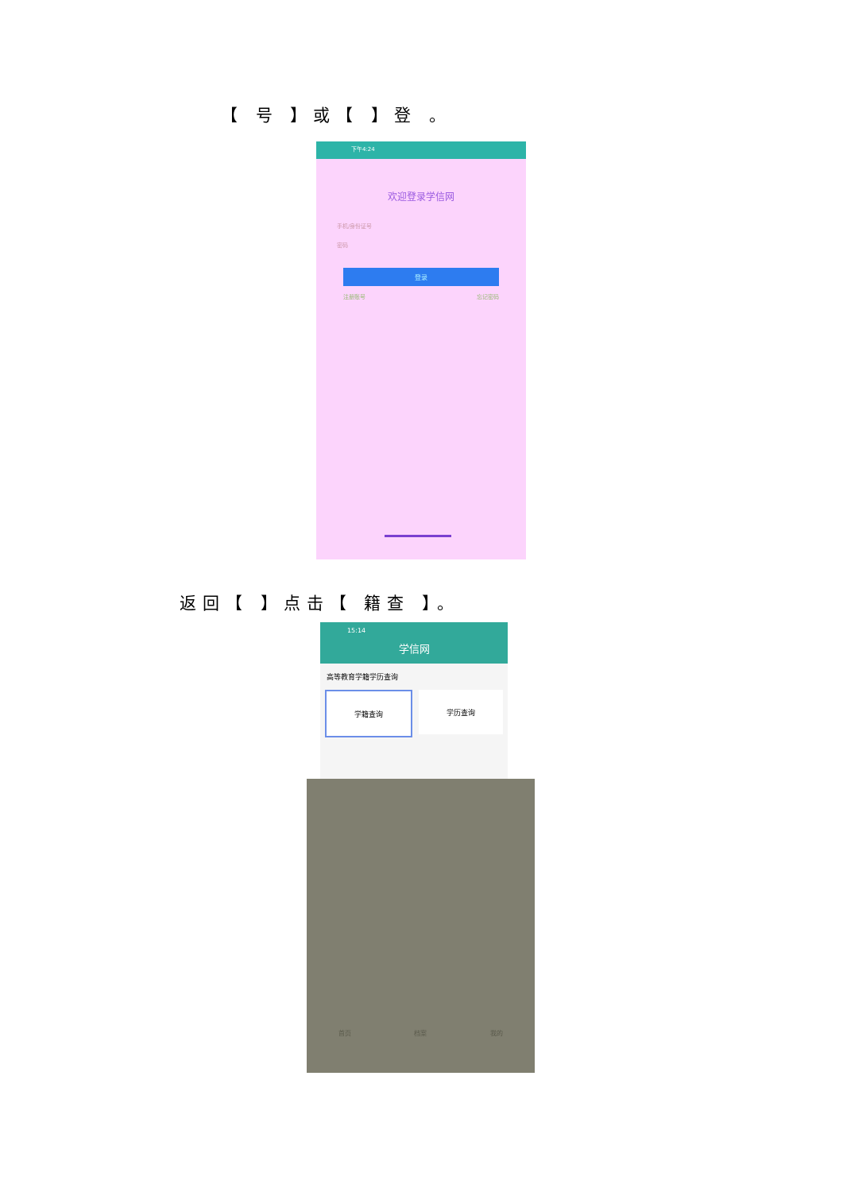【 号 】或【 】登 。
下午4:24
欢迎登录学信网
手机/身份证号
密码
登录
注册账号 忘记密码
返回【 】点击【 籍查 】。
15:14
学信网
高等教育学籍学历查询
学籍查询 学历查询
首页 档案 我的